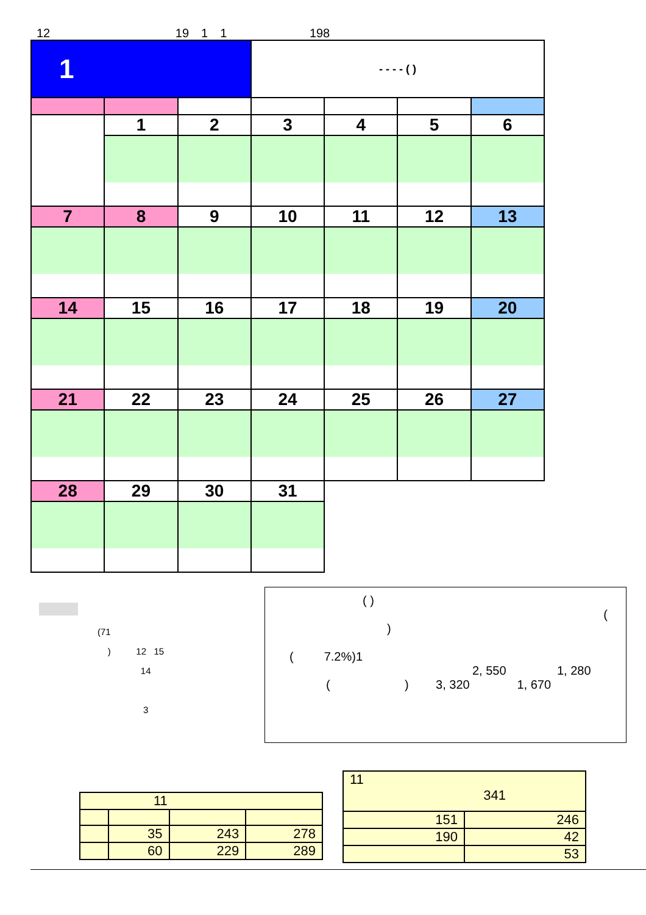12 19　1　1 198
| 1 | | | - - - - ( ) | | | |
| | 1 | 2 | 3 | 4 | 5 | 6 |
| 7 | 8 | 9 | 10 | 11 | 12 | 13 |
| 14 | 15 | 16 | 17 | 18 | 19 | 20 |
| 21 | 22 | 23 | 24 | 25 | 26 | 27 |
| 28 | 29 | 30 | 31 | | | |
(71
) 12 15
14
3
( )
(
)
( 7.2%)1
2, 550 1, 280
( ) 3, 320 1, 670
| 11 | | | |
| | 35 | 243 | 278 |
| | 60 | 229 | 289 |
| 11 341 | |
| 151 | 246 |
| 190 | 42 |
| | 53 |